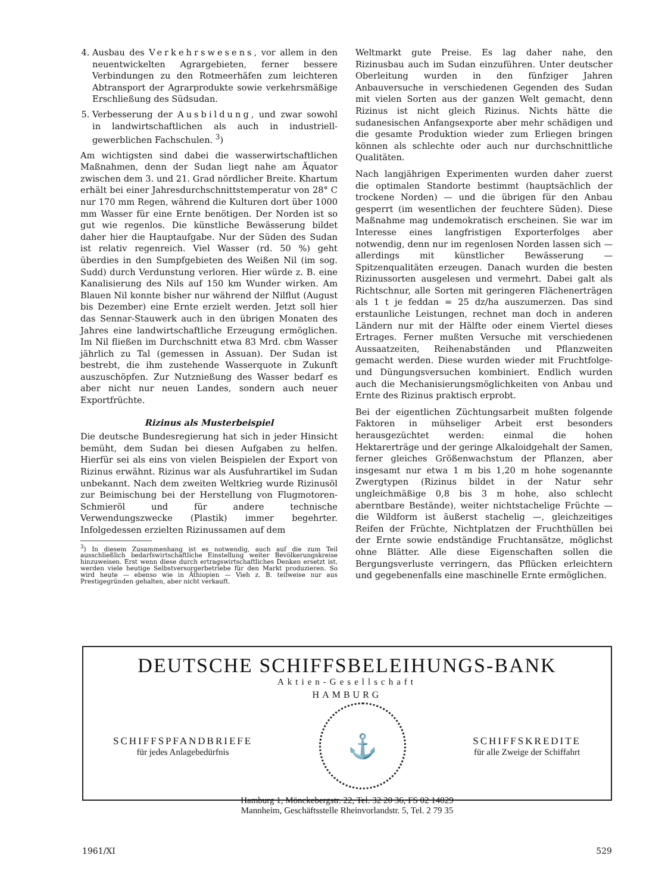4. Ausbau des Verkehrswesens, vor allem in den neuentwickelten Agrargebieten, ferner bessere Verbindungen zu den Rotmeerhäfen zum leichteren Abtransport der Agrarprodukte sowie verkehrsmäßige Erschließung des Südsudan.
5. Verbesserung der Ausbildung, und zwar sowohl in landwirtschaftlichen als auch in industriell-gewerblichen Fachschulen. <sup>3</sup>)
Am wichtigsten sind dabei die wasserwirtschaftlichen Maßnahmen, denn der Sudan liegt nahe am Äquator zwischen dem 3. und 21. Grad nördlicher Breite. Khartum erhält bei einer Jahresdurchschnittstemperatur von 28° C nur 170 mm Regen, während die Kulturen dort über 1000 mm Wasser für eine Ernte benötigen. Der Norden ist so gut wie regenlos. Die künstliche Bewässerung bildet daher hier die Hauptaufgabe. Nur der Süden des Sudan ist relativ regenreich. Viel Wasser (rd. 50 %) geht überdies in den Sumpfgebieten des Weißen Nil (im sog. Sudd) durch Verdunstung verloren. Hier würde z. B. eine Kanalisierung des Nils auf 150 km Wunder wirken. Am Blauen Nil konnte bisher nur während der Nilflut (August bis Dezember) eine Ernte erzielt werden. Jetzt soll hier das Sennar-Stauwerk auch in den übrigen Monaten des Jahres eine landwirtschaftliche Erzeugung ermöglichen. Im Nil fließen im Durchschnitt etwa 83 Mrd. cbm Wasser jährlich zu Tal (gemessen in Assuan). Der Sudan ist bestrebt, die ihm zustehende Wasserquote in Zukunft auszuschöpfen. Zur Nutznießung des Wasser bedarf es aber nicht nur neuen Landes, sondern auch neuer Exportfrüchte.
Rizinus als Musterbeispiel
Die deutsche Bundesregierung hat sich in jeder Hinsicht bemüht, dem Sudan bei diesen Aufgaben zu helfen. Hierfür sei als eins von vielen Beispielen der Export von Rizinus erwähnt. Rizinus war als Ausfuhrartikel im Sudan unbekannt. Nach dem zweiten Weltkrieg wurde Rizinusöl zur Beimischung bei der Herstellung von Flugmotoren-Schmieröl und für andere technische Verwendungszwecke (Plastik) immer begehrter. Infolgedessen erzielten Rizinussamen auf dem
<sup>3</sup>) In diesem Zusammenhang ist es notwendig, auch auf die zum Teil ausschließlich bedarfswirtschaftliche Einstellung weiter Bevölkerungskreise hinzuweisen. Erst wenn diese durch ertragswirtschaftliches Denken ersetzt ist, werden viele heutige Selbstversorgerbetriebe für den Markt produzieren. So wird heute — ebenso wie in Äthiopien — Vieh z. B. teilweise nur aus Prestigegründen gehalten, aber nicht verkauft.
Weltmarkt gute Preise. Es lag daher nahe, den Rizinusbau auch im Sudan einzuführen. Unter deutscher Oberleitung wurden in den fünfziger Jahren Anbauversuche in verschiedenen Gegenden des Sudan mit vielen Sorten aus der ganzen Welt gemacht, denn Rizinus ist nicht gleich Rizinus. Nichts hätte die sudanesischen Anfangsexporte aber mehr schädigen und die gesamte Produktion wieder zum Erliegen bringen können als schlechte oder auch nur durchschnittliche Qualitäten.
Nach langjährigen Experimenten wurden daher zuerst die optimalen Standorte bestimmt (hauptsächlich der trockene Norden) — und die übrigen für den Anbau gesperrt (im wesentlichen der feuchtere Süden). Diese Maßnahme mag undemokratisch erscheinen. Sie war im Interesse eines langfristigen Exporterfolges aber notwendig, denn nur im regenlosen Norden lassen sich — allerdings mit künstlicher Bewässerung — Spitzenqualitäten erzeugen. Danach wurden die besten Rizinussorten ausgelesen und vermehrt. Dabei galt als Richtschnur, alle Sorten mit geringeren Flächenerträgen als 1 t je feddan = 25 dz/ha auszumerzen. Das sind erstaunliche Leistungen, rechnet man doch in anderen Ländern nur mit der Hälfte oder einem Viertel dieses Ertrages. Ferner mußten Versuche mit verschiedenen Aussaatzeiten, Reihenabständen und Pflanzweiten gemacht werden. Diese wurden wieder mit Fruchtfolge- und Düngungsversuchen kombiniert. Endlich wurden auch die Mechanisierungsmöglichkeiten von Anbau und Ernte des Rizinus praktisch erprobt.
Bei der eigentlichen Züchtungsarbeit mußten folgende Faktoren in mühseliger Arbeit erst besonders herausgezüchtet werden: einmal die hohen Hektarerträge und der geringe Alkaloidgehalt der Samen, ferner gleiches Größenwachstum der Pflanzen, aber insgesamt nur etwa 1 m bis 1,20 m hohe sogenannte Zwergtypen (Rizinus bildet in der Natur sehr ungleichmäßige 0,8 bis 3 m hohe, also schlecht aberntbare Bestände), weiter nichtstachelige Früchte — die Wildform ist äußerst stachelig —, gleichzeitiges Reifen der Früchte, Nichtplatzen der Fruchthüllen bei der Ernte sowie endständige Fruchtansätze, möglichst ohne Blätter. Alle diese Eigenschaften sollen die Bergungsverluste verringern, das Pflücken erleichtern und gegebenenfalls eine maschinelle Ernte ermöglichen.
DEUTSCHE SCHIFFSBELEIHUNGS-BANK
Aktien-Gesellschaft
HAMBURG
SCHIFFSPFANDBRIEFE
für jedes Anlagebedürfnis
⚓
SCHIFFSKREDITE
für alle Zweige der Schiffahrt
Hamburg 1, Mönckebergstr. 22, Tel. 32 20 36, FS 02 14029
Mannheim, Geschäftsstelle Rheinvorlandstr. 5, Tel. 2 79 35
1961/XI 529